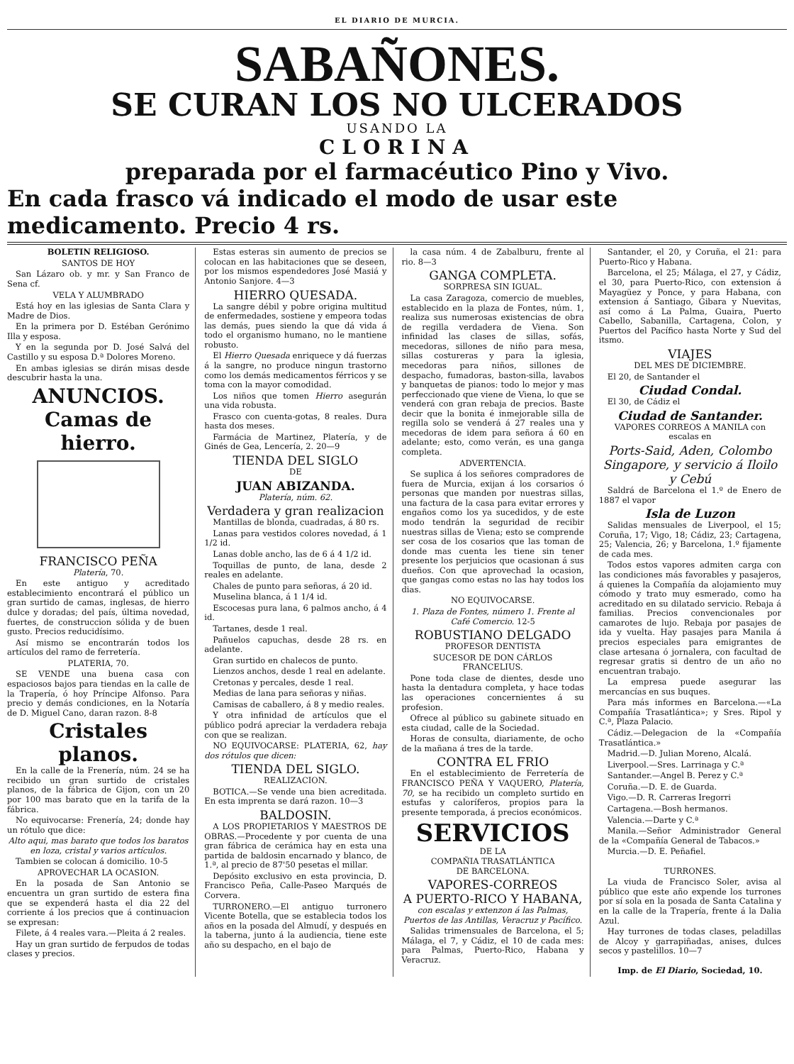EL DIARIO DE MURCIA.
SABAÑONES.
SE CURAN LOS NO ULCERADOS
USANDO LA
CLORINA
preparada por el farmacéutico Pino y Vivo.
En cada frasco vá indicado el modo de usar este medicamento. Precio 4 rs.
BOLETIN RELIGIOSO.
SANTOS DE HOY
San Lázaro ob. y mr. y San Franco de Sena cf.
VELA Y ALUMBRADO
Está hoy en las iglesias de Santa Clara y Madre de Dios.
En la primera por D. Estéban Gerónimo Illa y esposa.
Y en la segunda por D. José Salvá del Castillo y su esposa D.ª Dolores Moreno.
En ambas iglesias se dirán misas desde descubrir hasta la una.
ANUNCIOS.
Camas de hierro.
FRANCISCO PEÑA
Platería, 70.
En este antiguo y acreditado establecimiento encontrará el público un gran surtido de camas, inglesas, de hierro dulce y doradas; del país, última novedad, fuertes, de construccion sólida y de buen gusto. Precios reducidísimo.
Así mismo se encontrarán todos los artículos del ramo de ferretería.
PLATERIA, 70.
SE VENDE una buena casa con espaciosos bajos para tiendas en la calle de la Trapería, ó hoy Príncipe Alfonso. Para precio y demás condiciones, en la Notaría de D. Miguel Cano, daran razon. 8-8
Cristales planos.
En la calle de la Frenería, núm. 24 se ha recibido un gran surtido de cristales planos, de la fábrica de Gijon, con un 20 por 100 mas barato que en la tarifa de la fábrica.
No equivocarse: Frenería, 24; donde hay un rótulo que dice:
Alto aqui, mas barato que todos los baratos en loza, cristal y varios artículos.
Tambien se colocan á domicilio. 10-5
APROVECHAR LA OCASION.
En la posada de San Antonio se encuentra un gran surtido de estera fina que se expenderá hasta el dia 22 del corriente á los precios que á continuacion se expresan:
Filete, á 4 reales vara.—Pleita á 2 reales.
Hay un gran surtido de ferpudos de todas clases y precios.
Estas esteras sin aumento de precios se colocan en las habitaciones que se deseen, por los mismos espendedores José Masiá y Antonio Sanjore. 4—3
HIERRO QUESADA.
La sangre débil y pobre origina multitud de enfermedades, sostiene y empeora todas las demás, pues siendo la que dá vida á todo el organismo humano, no le mantiene robusto.
El Hierro Quesada enriquece y dá fuerzas á la sangre, no produce ningun trastorno como los demás medicamentos férricos y se toma con la mayor comodidad.
Los niños que tomen Hierro asegurán una vida robusta.
Frasco con cuenta-gotas, 8 reales. Dura hasta dos meses.
Farmácia de Martinez, Platería, y de Ginés de Gea, Lencería, 2. 20—9
TIENDA DEL SIGLO
DE
JUAN ABIZANDA.
Platería, núm. 62.
Verdadera y gran realizacion
Mantillas de blonda, cuadradas, á 80 rs.
Lanas para vestidos colores novedad, á 1 1/2 id.
Lanas doble ancho, las de 6 á 4 1/2 id.
Toquillas de punto, de lana, desde 2 reales en adelante.
Chales de punto para señoras, á 20 id.
Muselina blanca, á 1 1/4 id.
Escocesas pura lana, 6 palmos ancho, á 4 id.
Tartanes, desde 1 real.
Pañuelos capuchas, desde 28 rs. en adelante.
Gran surtido en chalecos de punto.
Lienzos anchos, desde 1 real en adelante.
Cretonas y percales, desde 1 real.
Medias de lana para señoras y niñas.
Camisas de caballero, á 8 y medio reales.
Y otra infinidad de artículos que el público podrá apreciar la verdadera rebaja con que se realizan.
NO EQUIVOCARSE: PLATERIA, 62, hay dos rótulos que dicen:
TIENDA DEL SIGLO.
REALIZACION.
BOTICA.—Se vende una bien acreditada. En esta imprenta se dará razon. 10—3
BALDOSIN.
A LOS PROPIETARIOS Y MAESTROS DE OBRAS.—Procedente y por cuenta de una gran fábrica de cerámica hay en esta una partida de baldosin encarnado y blanco, de 1.ª, al precio de 87'50 pesetas el millar.
Depósito exclusivo en esta provincia, D. Francisco Peña, Calle-Paseo Marqués de Corvera.
TURRONERO.—El antiguo turronero Vicente Botella, que se establecia todos los años en la posada del Almudí, y después en la taberna, junto á la audiencia, tiene este año su despacho, en el bajo de
la casa núm. 4 de Zabalburu, frente al rio. 8—3
GANGA COMPLETA.
SORPRESA SIN IGUAL.
La casa Zaragoza, comercio de muebles, establecido en la plaza de Fontes, núm. 1, realiza sus numerosas existencias de obra de regilla verdadera de Viena. Son infinidad las clases de sillas, sofás, mecedoras, sillones de niño para mesa, sillas costureras y para la iglesia, mecedoras para niños, sillones de despacho, fumadoras, baston-silla, lavabos y banquetas de pianos: todo lo mejor y mas perfeccionado que viene de Viena, lo que se venderá con gran rebaja de precios. Baste decir que la bonita é inmejorable silla de regilla solo se venderá á 27 reales una y mecedoras de idem para señora á 60 en adelante; esto, como verán, es una ganga completa.
ADVERTENCIA.
Se suplica á los señores compradores de fuera de Murcia, exijan á los corsarios ó personas que manden por nuestras sillas, una factura de la casa para evitar errores y engaños como los ya sucedidos, y de este modo tendrán la seguridad de recibir nuestras sillas de Viena; esto se comprende ser cosa de los cosarios que las toman de donde mas cuenta les tiene sin tener presente los perjuicios que ocasionan á sus dueños. Con que aprovechad la ocasion, que gangas como estas no las hay todos los dias.
NO EQUIVOCARSE.
1. Plaza de Fontes, número 1. Frente al Café Comercio. 12-5
ROBUSTIANO DELGADO
PROFESOR DENTISTA
SUCESOR DE DON CÁRLOS FRANCELIUS.
Pone toda clase de dientes, desde uno hasta la dentadura completa, y hace todas las operaciones concernientes á su profesion.
Ofrece al público su gabinete situado en esta ciudad, calle de la Sociedad.
Horas de consulta, diariamente, de ocho de la mañana á tres de la tarde.
CONTRA EL FRIO
En el establecimiento de Ferretería de FRANCISCO PEÑA Y VAQUERO, Platería, 70, se ha recibido un completo surtido en estufas y caloríferos, propios para la presente temporada, á precios económicos.
SERVICIOS
DE LA
COMPAÑIA TRASATLÁNTICA
DE BARCELONA.
VAPORES-CORREOS
A PUERTO-RICO Y HABANA,
con escalas y extenzon á las Palmas, Puertos de las Antillas, Veracruz y Pacífico.
Salidas trimensuales de Barcelona, el 5; Málaga, el 7, y Cádiz, el 10 de cada mes: para Palmas, Puerto-Rico, Habana y Veracruz.
Santander, el 20, y Coruña, el 21: para Puerto-Rico y Habana.
Barcelona, el 25; Málaga, el 27, y Cádiz, el 30, para Puerto-Rico, con extension á Mayagüez y Ponce, y para Habana, con extension á Santiago, Gibara y Nuevitas, así como á La Palma, Guaira, Puerto Cabello, Sabanilla, Cartagena, Colon, y Puertos del Pacífico hasta Norte y Sud del itsmo.
VIAJES
DEL MES DE DICIEMBRE.
El 20, de Santander el
Ciudad Condal.
El 30, de Cádiz el
Ciudad de Santander.
VAPORES CORREOS A MANILA con escalas en
Ports-Said, Aden, Colombo Singapore, y servicio á Iloilo y Cebú
Saldrá de Barcelona el 1.º de Enero de 1887 el vapor
Isla de Luzon
Salidas mensuales de Liverpool, el 15; Coruña, 17; Vigo, 18; Cádiz, 23; Cartagena, 25; Valencia, 26; y Barcelona, 1.º fijamente de cada mes.
Todos estos vapores admiten carga con las condiciones más favorables y pasajeros, á quienes la Compañía da alojamiento muy cómodo y trato muy esmerado, como ha acreditado en su dilatado servicio. Rebaja á familias. Precios convencionales por camarotes de lujo. Rebaja por pasajes de ida y vuelta. Hay pasajes para Manila á precios especiales para emigrantes de clase artesana ó jornalera, con facultad de regresar gratis si dentro de un año no encuentran trabajo.
La empresa puede asegurar las mercancías en sus buques.
Para más informes en Barcelona.—«La Compañía Trasatlántica»; y Sres. Ripol y C.ª, Plaza Palacio.
Cádiz.—Delegacion de la «Compañía Trasatlántica.»
Madrid.—D. Julian Moreno, Alcalá.
Liverpool.—Sres. Larrinaga y C.ª
Santander.—Angel B. Perez y C.ª
Coruña.—D. E. de Guarda.
Vigo.—D. R. Carreras Iregorri
Cartagena.—Bosh hermanos.
Valencia.—Darte y C.ª
Manila.—Señor Administrador General de la «Compañía General de Tabacos.»
Murcia.—D. E. Peñafiel.
TURRONES.
La viuda de Francisco Soler, avisa al público que este año expende los turrones por sí sola en la posada de Santa Catalina y en la calle de la Trapería, frente á la Dalia Azul.
Hay turrones de todas clases, peladillas de Alcoy y garrapiñadas, anises, dulces secos y pastelillos. 10—7
Imp. de El Diario, Sociedad, 10.